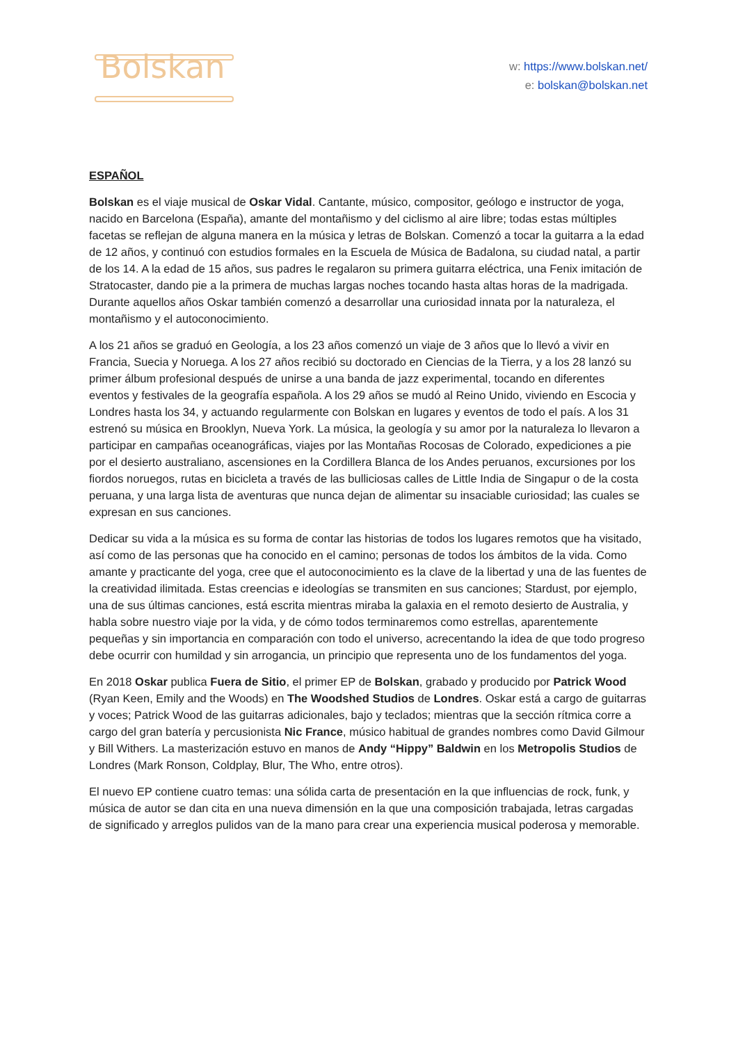Bolskan
w: https://www.bolskan.net/
e: bolskan@bolskan.net
ESPAÑOL
Bolskan es el viaje musical de Oskar Vidal. Cantante, músico, compositor, geólogo e instructor de yoga, nacido en Barcelona (España), amante del montañismo y del ciclismo al aire libre; todas estas múltiples facetas se reflejan de alguna manera en la música y letras de Bolskan. Comenzó a tocar la guitarra a la edad de 12 años, y continuó con estudios formales en la Escuela de Música de Badalona, su ciudad natal, a partir de los 14. A la edad de 15 años, sus padres le regalaron su primera guitarra eléctrica, una Fenix imitación de Stratocaster, dando pie a la primera de muchas largas noches tocando hasta altas horas de la madrigada. Durante aquellos años Oskar también comenzó a desarrollar una curiosidad innata por la naturaleza, el montañismo y el autoconocimiento.
A los 21 años se graduó en Geología, a los 23 años comenzó un viaje de 3 años que lo llevó a vivir en Francia, Suecia y Noruega. A los 27 años recibió su doctorado en Ciencias de la Tierra, y a los 28 lanzó su primer álbum profesional después de unirse a una banda de jazz experimental, tocando en diferentes eventos y festivales de la geografía española. A los 29 años se mudó al Reino Unido, viviendo en Escocia y Londres hasta los 34, y actuando regularmente con Bolskan en lugares y eventos de todo el país. A los 31 estrenó su música en Brooklyn, Nueva York. La música, la geología y su amor por la naturaleza lo llevaron a participar en campañas oceanográficas, viajes por las Montañas Rocosas de Colorado, expediciones a pie por el desierto australiano, ascensiones en la Cordillera Blanca de los Andes peruanos, excursiones por los fiordos noruegos, rutas en bicicleta a través de las bulliciosas calles de Little India de Singapur o de la costa peruana, y una larga lista de aventuras que nunca dejan de alimentar su insaciable curiosidad; las cuales se expresan en sus canciones.
Dedicar su vida a la música es su forma de contar las historias de todos los lugares remotos que ha visitado, así como de las personas que ha conocido en el camino; personas de todos los ámbitos de la vida. Como amante y practicante del yoga, cree que el autoconocimiento es la clave de la libertad y una de las fuentes de la creatividad ilimitada. Estas creencias e ideologías se transmiten en sus canciones; Stardust, por ejemplo, una de sus últimas canciones, está escrita mientras miraba la galaxia en el remoto desierto de Australia, y habla sobre nuestro viaje por la vida, y de cómo todos terminaremos como estrellas, aparentemente pequeñas y sin importancia en comparación con todo el universo, acrecentando la idea de que todo progreso debe ocurrir con humildad y sin arrogancia, un principio que representa uno de los fundamentos del yoga.
En 2018 Oskar publica Fuera de Sitio, el primer EP de Bolskan, grabado y producido por Patrick Wood (Ryan Keen, Emily and the Woods) en The Woodshed Studios de Londres. Oskar está a cargo de guitarras y voces; Patrick Wood de las guitarras adicionales, bajo y teclados; mientras que la sección rítmica corre a cargo del gran batería y percusionista Nic France, músico habitual de grandes nombres como David Gilmour y Bill Withers. La masterización estuvo en manos de Andy “Hippy” Baldwin en los Metropolis Studios de Londres (Mark Ronson, Coldplay, Blur, The Who, entre otros).
El nuevo EP contiene cuatro temas: una sólida carta de presentación en la que influencias de rock, funk, y música de autor se dan cita en una nueva dimensión en la que una composición trabajada, letras cargadas de significado y arreglos pulidos van de la mano para crear una experiencia musical poderosa y memorable.